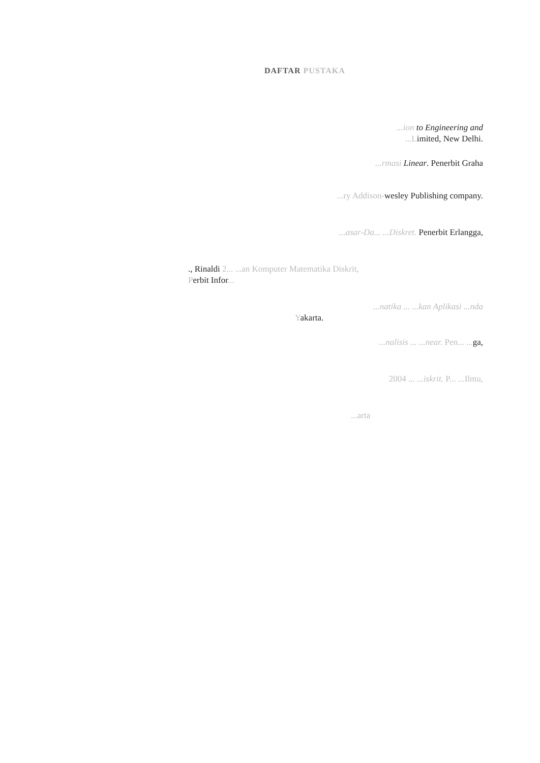DAFTAR PUSTAKA
...ion to Engineering and
...Limited, New Delhi.
...rmasi Linear. Penerbit Graha
...ry Addison-wesley Publishing company.
...asar-Da... ...Diskret. Penerbit Erlangga,
., Rinaldi 2... ...an Komputer Matematika Diskrit,
Perbit Infor...
...natika ... ...kan Aplikasi ...nda
Yakarta.
...nalisis ... ...near. Pen... ... ga,
2004 ... ...iskrit. P... ...Ilmu,
...arta